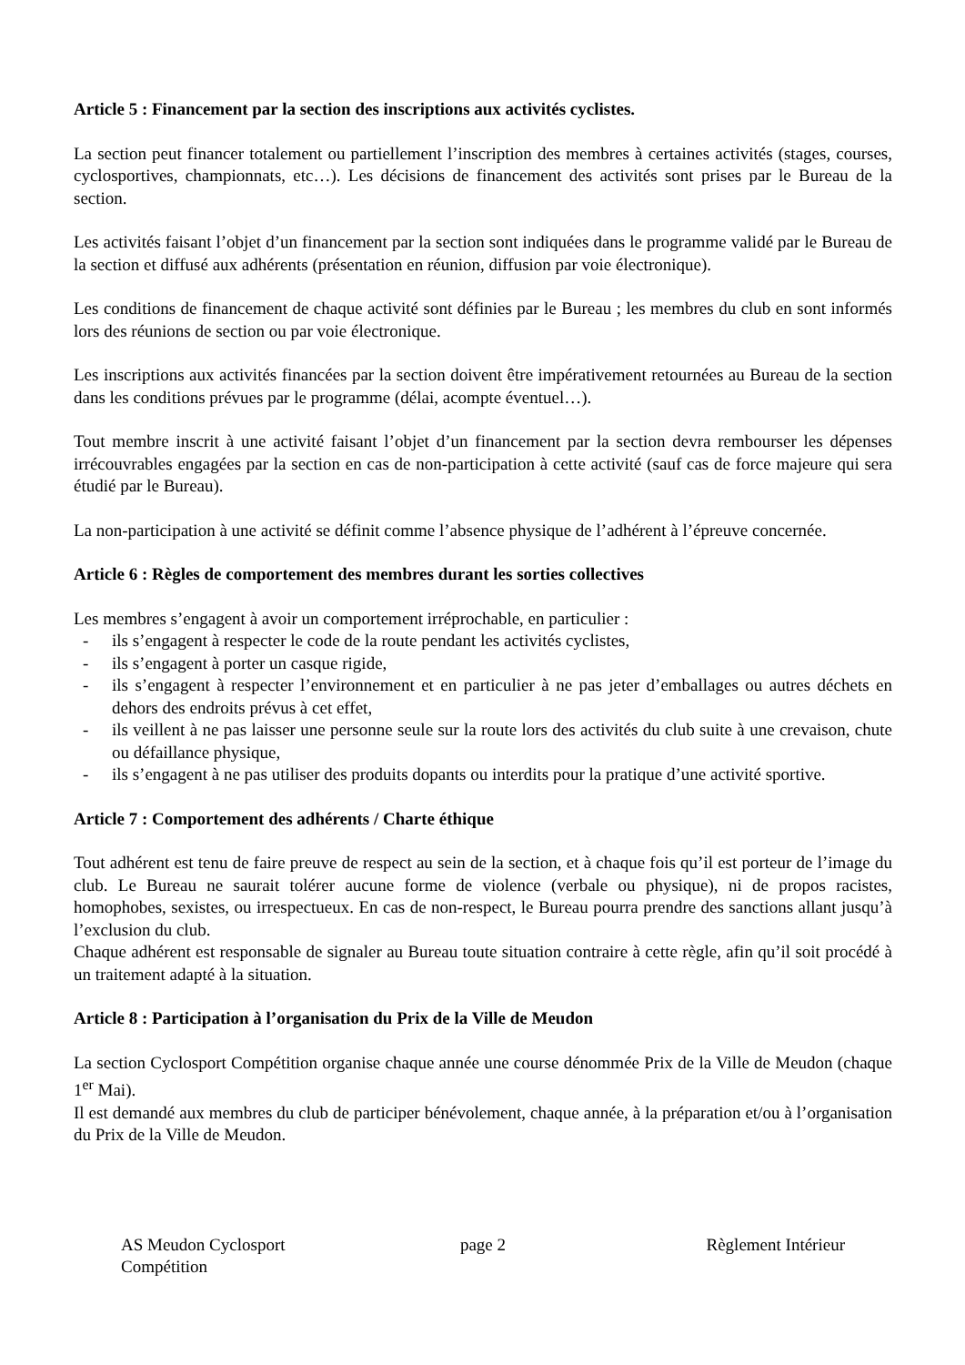Article 5 : Financement par la section des inscriptions aux activités cyclistes.
La section peut financer totalement ou partiellement l’inscription des membres à certaines activités (stages, courses, cyclosportives, championnats, etc…). Les décisions de financement des activités sont prises par le Bureau de la section.
Les activités faisant l’objet d’un financement par la section sont indiquées dans le programme validé par le Bureau de la section et diffusé aux adhérents (présentation en réunion, diffusion par voie électronique).
Les conditions de financement de chaque activité sont définies par le Bureau ; les membres du club en sont informés lors des réunions de section ou par voie électronique.
Les inscriptions aux activités financées par la section doivent être impérativement retournées au Bureau de la section dans les conditions prévues par le programme (délai, acompte éventuel…).
Tout membre inscrit à une activité faisant l’objet d’un financement par la section devra rembourser les dépenses irrécouvrables engagées par la section en cas de non-participation à cette activité (sauf cas de force majeure qui sera étudié par le Bureau).
La non-participation à une activité se définit comme l’absence physique de l’adhérent à l’épreuve concernée.
Article 6 : Règles de comportement des membres durant les sorties collectives
Les membres s’engagent à avoir un comportement irréprochable, en particulier :
- ils s’engagent à respecter le code de la route pendant les activités cyclistes,
- ils s’engagent à porter un casque rigide,
- ils s’engagent à respecter l’environnement et en particulier à ne pas jeter d’emballages ou autres déchets en dehors des endroits prévus à cet effet,
- ils veillent à ne pas laisser une personne seule sur la route lors des activités du club suite à une crevaison, chute ou défaillance physique,
- ils s’engagent à ne pas utiliser des produits dopants ou interdits pour la pratique d’une activité sportive.
Article 7 : Comportement des adhérents / Charte éthique
Tout adhérent est tenu de faire preuve de respect au sein de la section, et à chaque fois qu’il est porteur de l’image du club. Le Bureau ne saurait tolérer aucune forme de violence (verbale ou physique), ni de propos racistes, homophobes, sexistes, ou irrespectueux. En cas de non-respect, le Bureau pourra prendre des sanctions allant jusqu’à l’exclusion du club.
Chaque adhérent est responsable de signaler au Bureau toute situation contraire à cette règle, afin qu’il soit procédé à un traitement adapté à la situation.
Article 8 : Participation à l’organisation du Prix de la Ville de Meudon
La section Cyclosport Compétition organise chaque année une course dénommée Prix de la Ville de Meudon (chaque 1<sup>er</sup> Mai).
Il est demandé aux membres du club de participer bénévolement, chaque année, à la préparation et/ou à l’organisation du Prix de la Ville de Meudon.
AS Meudon Cyclosport Compétition
page 2 Règlement Intérieur